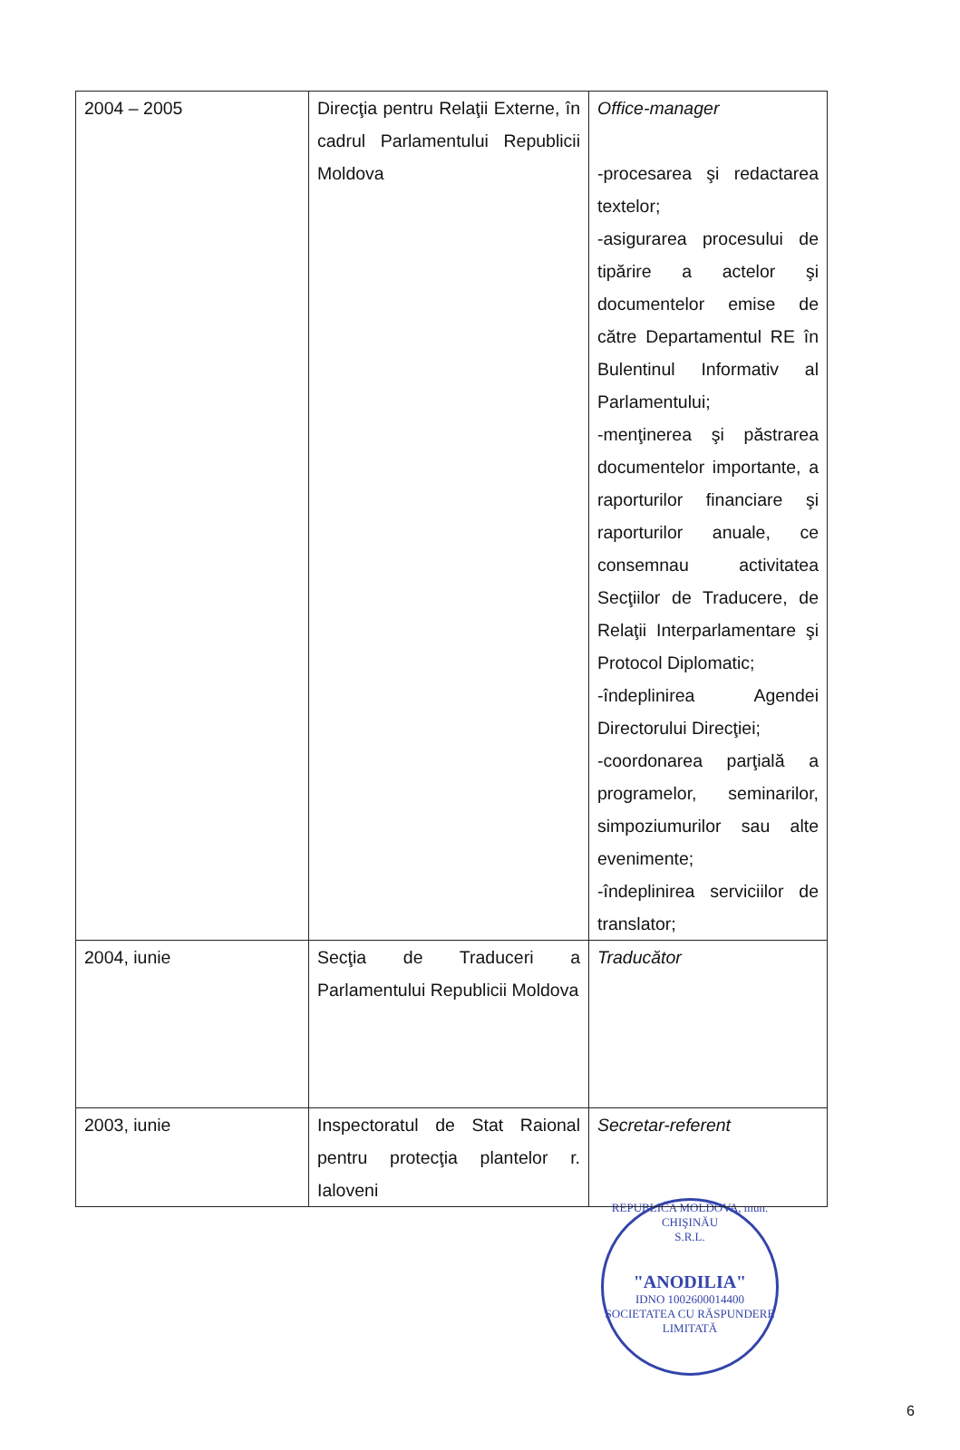| 2004 – 2005 | Direcţia pentru Relaţii Externe, în cadrul Parlamentului Republicii Moldova | Office-manager -procesarea şi redactarea textelor; -asigurarea procesului de tipărire a actelor şi documentelor emise de către Departamentul RE în Bulentinul Informativ al Parlamentului; -menţinerea şi păstrarea documentelor importante, a raporturilor financiare şi raporturilor anuale, ce consemnau activitatea Secţiilor de Traducere, de Relaţii Interparlamentare şi Protocol Diplomatic; -îndeplinirea Agendei Directorului Direcţiei; -coordonarea parţială a programelor, seminarilor, simpoziumurilor sau alte evenimente; -îndeplinirea serviciilor de translator; |
| 2004, iunie | Secţia de Traduceri a Parlamentului Republicii Moldova | Traducător |
| 2003, iunie | Inspectoratul de Stat Raional pentru protecţia plantelor r. Ialoveni | Secretar-referent |
REPUBLICA MOLDOVA, mun. CHIŞINĂU
S.R.L.
"ANODILIA"
IDNO 1002600014400
SOCIETATEA CU RĂSPUNDERE LIMITATĂ
6